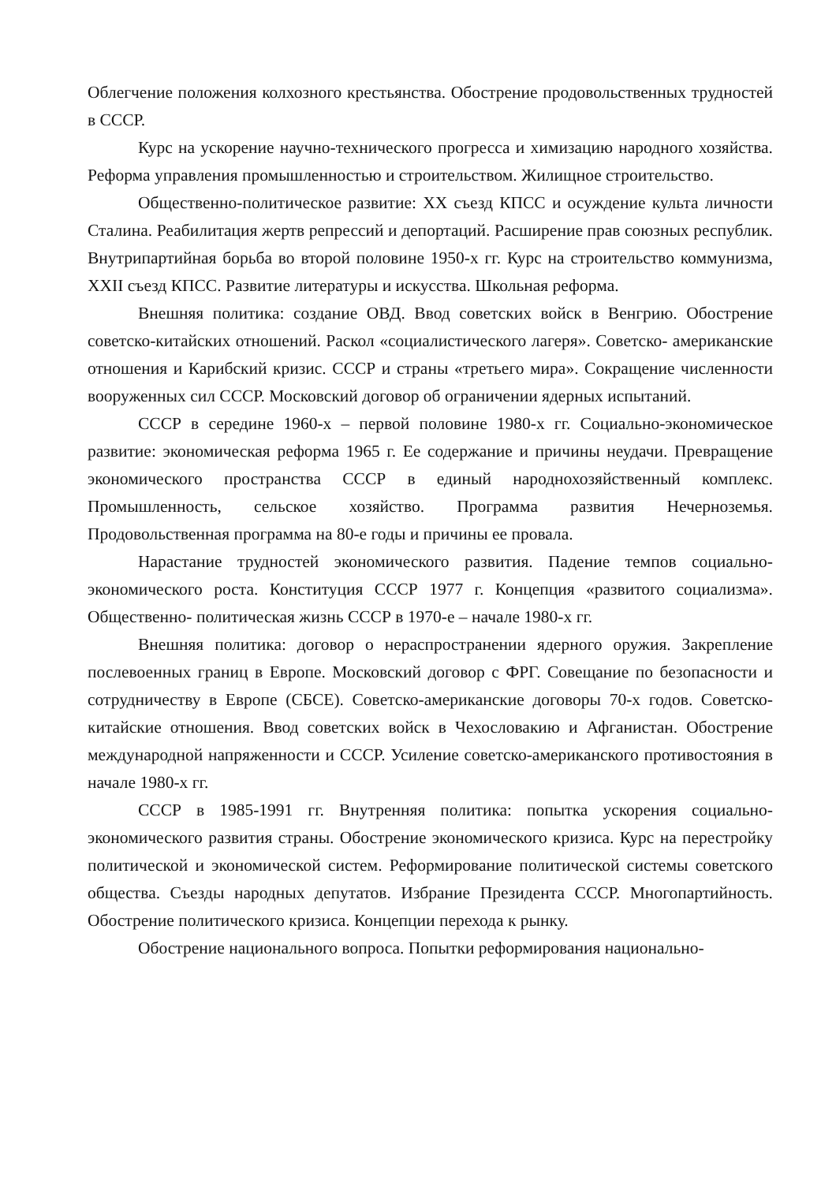Облегчение положения колхозного крестьянства. Обострение продовольственных трудностей в СССР.
Курс на ускорение научно-технического прогресса и химизацию народного хозяйства. Реформа управления промышленностью и строительством. Жилищное строительство.
Общественно-политическое развитие: XX съезд КПСС и осуждение культа личности Сталина. Реабилитация жертв репрессий и депортаций. Расширение прав союзных республик. Внутрипартийная борьба во второй половине 1950-х гг. Курс на строительство коммунизма, XXII съезд КПСС. Развитие литературы и искусства. Школьная реформа.
Внешняя политика: создание ОВД. Ввод советских войск в Венгрию. Обострение советско-китайских отношений. Раскол «социалистического лагеря». Советско- американские отношения и Карибский кризис. СССР и страны «третьего мира». Сокращение численности вооруженных сил СССР. Московский договор об ограничении ядерных испытаний.
СССР в середине 1960-х – первой половине 1980-х гг. Социально-экономическое развитие: экономическая реформа 1965 г. Ее содержание и причины неудачи. Превращение экономического пространства СССР в единый народнохозяйственный комплекс. Промышленность, сельское хозяйство. Программа развития Нечерноземья. Продовольственная программа на 80-е годы и причины ее провала.
Нарастание трудностей экономического развития. Падение темпов социально- экономического роста. Конституция СССР 1977 г. Концепция «развитого социализма». Общественно- политическая жизнь СССР в 1970-е – начале 1980-х гг.
Внешняя политика: договор о нераспространении ядерного оружия. Закрепление послевоенных границ в Европе. Московский договор с ФРГ. Совещание по безопасности и сотрудничеству в Европе (СБСЕ). Советско-американские договоры 70-х годов. Советско- китайские отношения. Ввод советских войск в Чехословакию и Афганистан. Обострение международной напряженности и СССР. Усиление советско-американского противостояния в начале 1980-х гг.
СССР в 1985-1991 гг. Внутренняя политика: попытка ускорения социально-экономического развития страны. Обострение экономического кризиса. Курс на перестройку политической и экономической систем. Реформирование политической системы советского общества. Съезды народных депутатов. Избрание Президента СССР. Многопартийность. Обострение политического кризиса. Концепции перехода к рынку.
Обострение национального вопроса. Попытки реформирования национально-